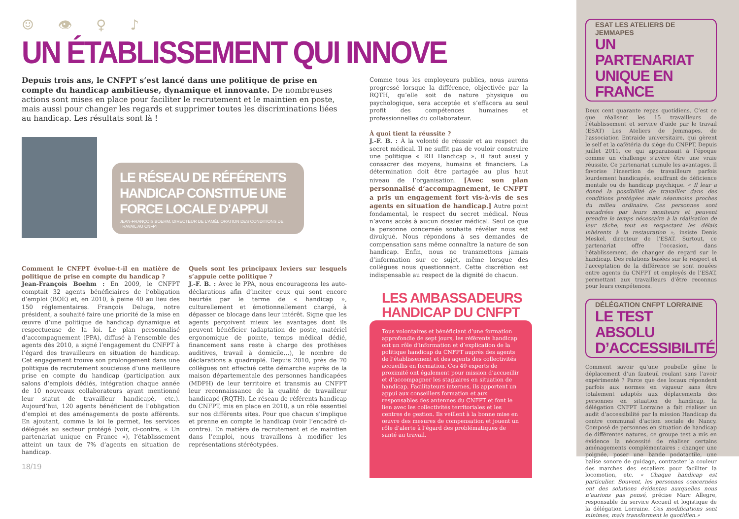☺ 👁 ♀ ♪
UN ÉTABLISSEMENT QUI INNOVE
Depuis trois ans, le CNFPT s’est lancé dans une politique de prise en compte du handicap ambitieuse, dynamique et innovante. De nombreuses actions sont mises en place pour faciliter le recrutement et le maintien en poste, mais aussi pour changer les regards et supprimer toutes les discriminations liées au handicap. Les résultats sont là !
LE RÉSEAU DE RÉFÉRENTS HANDICAP CONSTITUE UNE FORCE LOCALE D’APPUI
JEAN-FRANÇOIS BOEHM, DIRECTEUR DE L’AMÉLIORATION DES CONDITIONS DE TRAVAIL AU CNFPT
Comment le CNFPT évolue-t-il en matière de politique de prise en compte du handicap ?
Jean-François Boehm : En 2009, le CNFPT comptait 32 agents bénéficiaires de l’obligation d’emploi (BOE) et, en 2010, à peine 40 au lieu des 150 réglementaires. François Deluga, notre président, a souhaité faire une priorité de la mise en œuvre d’une politique de handicap dynamique et respectueuse de la loi. Le plan personnalisé d’accompagnement (PPA), diffusé à l’ensemble des agents dès 2010, a signé l’engagement du CNFPT à l’égard des travailleurs en situation de handicap. Cet engagement trouve son prolongement dans une politique de recrutement soucieuse d’une meilleure prise en compte du handicap (participation aux salons d’emplois dédiés, intégration chaque année de 10 nouveaux collaborateurs ayant mentionné leur statut de travailleur handicapé, etc.). Aujourd’hui, 120 agents bénéficient de l’obligation d’emploi et des aménagements de poste afférents. En ajoutant, comme la loi le permet, les services délégués au secteur protégé (voir, ci-contre, « Un partenariat unique en France »), l’établissement atteint un taux de 7% d’agents en situation de handicap.
Quels sont les principaux leviers sur lesquels s’appuie cette politique ?
J.-F. B. : Avec le PPA, nous encourageons les auto-déclarations afin d’inciter ceux qui sont encore heurtés par le terme de « handicap », culturellement et émotionnellement chargé, à dépasser ce blocage dans leur intérêt. Signe que les agents perçoivent mieux les avantages dont ils peuvent bénéficier (adaptation de poste, matériel ergonomique de pointe, temps médical dédié, financement sans reste à charge des prothèses auditives, travail à domicile…), le nombre de déclarations a quadruplé. Depuis 2010, près de 70 collègues ont effectué cette démarche auprès de la maison départementale des personnes handicapées (MDPH) de leur territoire et transmis au CNFPT leur reconnaissance de la qualité de travailleur handicapé (RQTH). Le réseau de référents handicap du CNFPT, mis en place en 2010, a un rôle essentiel sur nos différents sites. Pour que chacun s’implique et prenne en compte le handicap (voir l’encadré ci-contre). En matière de recrutement et de maintien dans l’emploi, nous travaillons à modifier les représentations stéréotypées.
18/19
Comme tous les employeurs publics, nous aurons progressé lorsque la différence, objectivée par la RQTH, qu’elle soit de nature physique ou psychologique, sera acceptée et s’effacera au seul profit des compétences humaines et professionnelles du collaborateur.
À quoi tient la réussite ?
J.-F. B. : À la volonté de réussir et au respect du secret médical. Il ne suffit pas de vouloir construire une politique « RH Handicap », il faut aussi y consacrer des moyens, humains et financiers. La détermination doit être partagée au plus haut niveau de l’organisation. [Avec son plan personnalisé d’accompagnement, le CNFPT a pris un engagement fort vis-à-vis de ses agents en situation de handicap.] Autre point fondamental, le respect du secret médical. Nous n’avons accès à aucun dossier médical. Seul ce que la personne concernée souhaite révéler nous est divulgué. Nous répondons à ses demandes de compensation sans même connaître la nature de son handicap. Enfin, nous ne transmettons jamais d’information sur ce sujet, même lorsque des collègues nous questionnent. Cette discrétion est indispensable au respect de la dignité de chacun.
LES AMBASSADEURS HANDICAP DU CNFPT
Tous volontaires et bénéficiant d’une formation approfondie de sept jours, les référents handicap ont un rôle d’information et d’explication de la politique handicap du CNFPT auprès des agents de l’établissement et des agents des collectivités accueillis en formation. Ces 40 experts de proximité ont également pour mission d’accueillir et d’accompagner les stagiaires en situation de handicap. Facilitateurs internes, ils apportent un appui aux conseillers formation et aux responsables des antennes du CNFPT et font le lien avec les collectivités territoriales et les centres de gestion. Ils veillent à la bonne mise en œuvre des mesures de compensation et jouent un rôle d’alerte à l’égard des problématiques de santé au travail.
ESAT LES ATELIERS DE JEMMAPES
UN PARTENARIAT UNIQUE EN FRANCE
Deux cent quarante repas quotidiens. C’est ce que réalisent les 15 travailleurs de l’établissement et service d’aide par le travail (ESAT) Les Ateliers de Jemmapes, de l’association Entraide universitaire, qui gèrent le self et la cafétéria du siège du CNFPT. Depuis juillet 2011, ce qui apparaissait à l’époque comme un challenge s’avère être une vraie réussite. Ce partenariat cumule les avantages. Il favorise l’insertion de travailleurs parfois lourdement handicapés, souffrant de déficience mentale ou de handicap psychique. « Il leur a donné la possibilité de travailler dans des conditions protégées mais néanmoins proches du milieu ordinaire. Ces personnes sont encadrées par leurs moniteurs et peuvent prendre le temps nécessaire à la réalisation de leur tâche, tout en respectant les délais inhérents à la restauration », insiste Denis Meskel, directeur de l’ESAT. Surtout, ce partenariat offre l’occasion, dans l’établissement, de changer de regard sur le handicap. Des relations basées sur le respect et l’acceptation de la différence se sont nouées entre agents du CNFPT et employés de l’ESAT, permettant aux travailleurs d’être reconnus pour leurs compétences.
DÉLÉGATION CNFPT LORRAINE
LE TEST ABSOLU D’ACCESSIBILITÉ
Comment savoir qu’une poubelle gêne le déplacement d’un fauteuil roulant sans l’avoir expérimenté ? Parce que des locaux répondent parfois aux normes en vigueur sans être totalement adaptés aux déplacements des personnes en situation de handicap, la délégation CNFPT Lorraine a fait réaliser un audit d’accessibilité par la mission Handicap du centre communal d’action sociale de Nancy. Composé de personnes en situation de handicap de différentes natures, ce groupe test a mis en évidence la nécessité de réaliser certains aménagements complémentaires : changer une poignée, poser une bande podotactile, une balise sonore de guidage, contraster la couleur des marches des escaliers pour faciliter la locomotion, etc. « Chaque handicap est particulier. Souvent, les personnes concernées ont des solutions évidentes auxquelles nous n’aurions pas pensé, précise Marc Allegre, responsable du service Accueil et logistique de la délégation Lorraine. Ces modifications sont minimes, mais transforment le quotidien.»